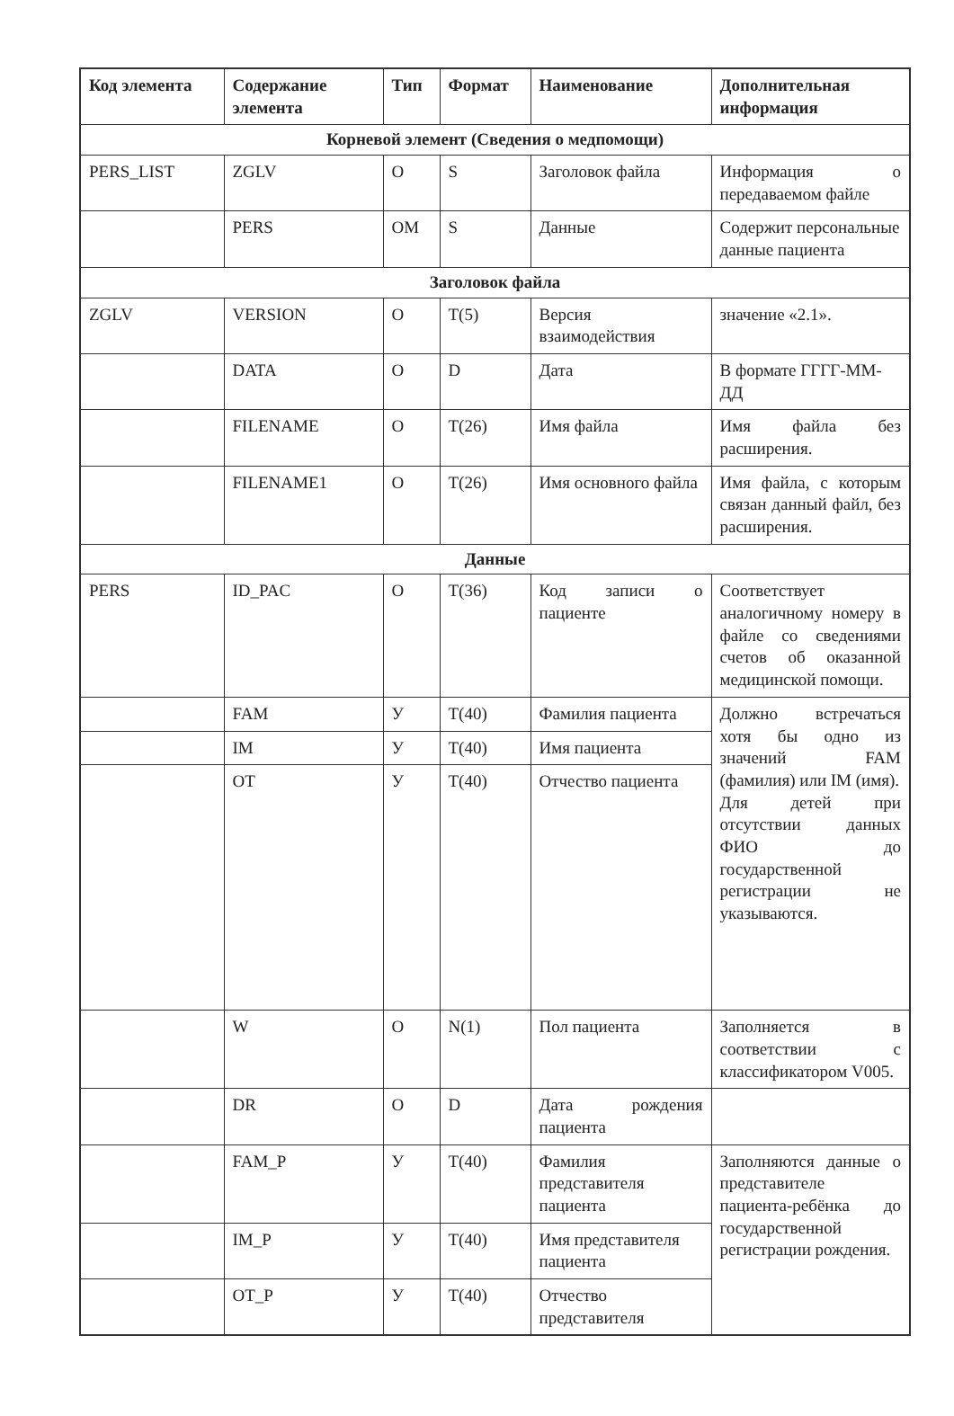| Код элемента | Содержание элемента | Тип | Формат | Наименование | Дополнительная информация |
| --- | --- | --- | --- | --- | --- |
| Корневой элемент (Сведения о медпомощи) | | | | | |
| PERS_LIST | ZGLV | O | S | Заголовок файла | Информация о передаваемом файле |
| | PERS | OM | S | Данные | Содержит персональные данные пациента |
| Заголовок файла | | | | | |
| ZGLV | VERSION | O | T(5) | Версия взаимодействия | значение «2.1». |
| | DATA | O | D | Дата | В формате ГГГГ-ММ-ДД |
| | FILENAME | O | T(26) | Имя файла | Имя файла без расширения. |
| | FILENAME1 | O | T(26) | Имя основного файла | Имя файла, с которым связан данный файл, без расширения. |
| Данные | | | | | |
| PERS | ID_PAC | O | T(36) | Код записи о пациенте | Соответствует аналогичному номеру в файле со сведениями счетов об оказанной медицинской помощи. |
| | FAM | У | T(40) | Фамилия пациента | Должно встречаться хотя бы одно из значений FAM (фамилия) или IM (имя). Для детей при отсутствии данных ФИО до государственной регистрации не указываются. |
| | IM | У | T(40) | Имя пациента | |
| | OT | У | T(40) | Отчество пациента | |
| | W | O | N(1) | Пол пациента | Заполняется в соответствии с классификатором V005. |
| | DR | O | D | Дата рождения пациента | |
| | FAM_P | У | T(40) | Фамилия представителя пациента | Заполняются данные о представителе пациента-ребёнка до государственной регистрации рождения. |
| | IM_P | У | T(40) | Имя представителя пациента | |
| | OT_P | У | T(40) | Отчество представителя | |